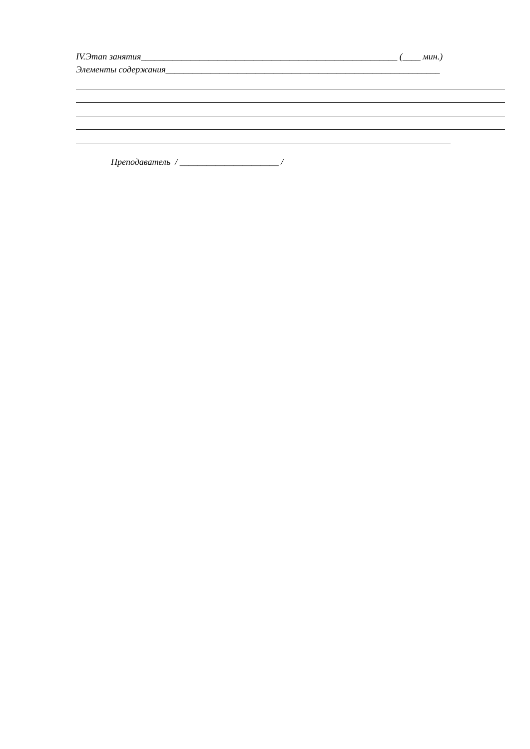IV.Этап занятия_________________________________________________________ (____ мин.)
Элементы содержания_____________________________________________________________
Преподаватель / ______________________ /